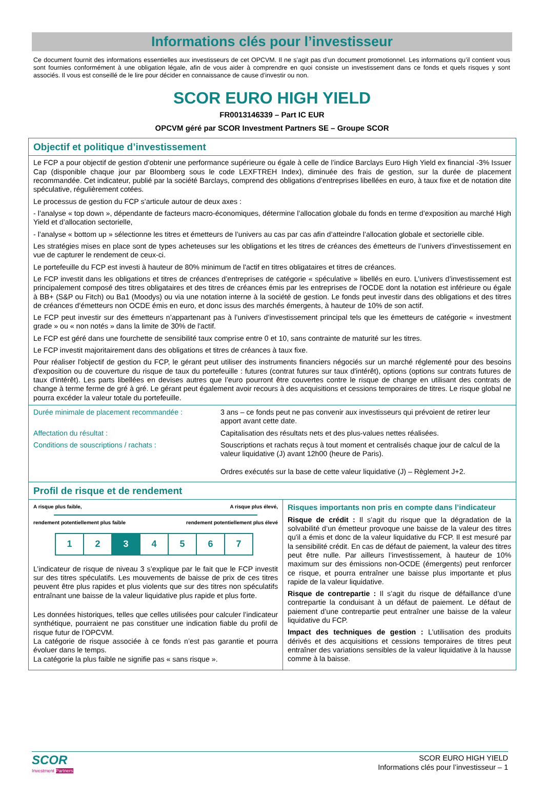Informations clés pour l’investisseur
Ce document fournit des informations essentielles aux investisseurs de cet OPCVM. Il ne s’agit pas d’un document promotionnel. Les informations qu’il contient vous sont fournies conformément à une obligation légale, afin de vous aider à comprendre en quoi consiste un investissement dans ce fonds et quels risques y sont associés. Il vous est conseillé de le lire pour décider en connaissance de cause d’investir ou non.
SCOR EURO HIGH YIELD
FR0013146339 – Part IC EUR
OPCVM géré par SCOR Investment Partners SE – Groupe SCOR
Objectif et politique d’investissement
Le FCP a pour objectif de gestion d’obtenir une performance supérieure ou égale à celle de l’indice Barclays Euro High Yield ex financial -3% Issuer Cap (disponible chaque jour par Bloomberg sous le code LEXFTREH Index), diminuée des frais de gestion, sur la durée de placement recommandée. Cet indicateur, publié par la société Barclays, comprend des obligations d’entreprises libellées en euro, à taux fixe et de notation dite spéculative, régulièrement cotées.
Le processus de gestion du FCP s’articule autour de deux axes :
- l’analyse « top down », dépendante de facteurs macro-économiques, détermine l’allocation globale du fonds en terme d’exposition au marché High Yield et d’allocation sectorielle,
- l’analyse « bottom up » sélectionne les titres et émetteurs de l’univers au cas par cas afin d’atteindre l’allocation globale et sectorielle cible.
Les stratégies mises en place sont de types acheteuses sur les obligations et les titres de créances des émetteurs de l’univers d'investissement en vue de capturer le rendement de ceux-ci.
Le portefeuille du FCP est investi à hauteur de 80% minimum de l'actif en titres obligataires et titres de créances.
Le FCP investit dans les obligations et titres de créances d’entreprises de catégorie « spéculative » libellés en euro. L’univers d’investissement est principalement composé des titres obligataires et des titres de créances émis par les entreprises de l’OCDE dont la notation est inférieure ou égale à BB+ (S&P ou Fitch) ou Ba1 (Moodys) ou via une notation interne à la société de gestion. Le fonds peut investir dans des obligations et des titres de créances d’émetteurs non OCDE émis en euro, et donc issus des marchés émergents, à hauteur de 10% de son actif.
Le FCP peut investir sur des émetteurs n’appartenant pas à l’univers d’investissement principal tels que les émetteurs de catégorie « investment grade » ou « non notés » dans la limite de 30% de l'actif.
Le FCP est géré dans une fourchette de sensibilité taux comprise entre 0 et 10, sans contrainte de maturité sur les titres.
Le FCP investit majoritairement dans des obligations et titres de créances à taux fixe.
Pour réaliser l'objectif de gestion du FCP, le gérant peut utiliser des instruments financiers négociés sur un marché réglementé pour des besoins d'exposition ou de couverture du risque de taux du portefeuille : futures (contrat futures sur taux d'intérêt), options (options sur contrats futures de taux d'intérêt). Les parts libellées en devises autres que l’euro pourront être couvertes contre le risque de change en utilisant des contrats de change à terme ferme de gré à gré. Le gérant peut également avoir recours à des acquisitions et cessions temporaires de titres. Le risque global ne pourra excéder la valeur totale du portefeuille.
| Durée minimale de placement recommandée : | 3 ans – ce fonds peut ne pas convenir aux investisseurs qui prévoient de retirer leur apport avant cette date. |
| Affectation du résultat : | Capitalisation des résultats nets et des plus-values nettes réalisées. |
| Conditions de souscriptions / rachats : | Souscriptions et rachats reçus à tout moment et centralisés chaque jour de calcul de la valeur liquidative (J) avant 12h00 (heure de Paris). Ordres exécutés sur la base de cette valeur liquidative (J) – Règlement J+2. |
Profil de risque et de rendement
A risque plus faible, A risque plus élevé,
rendement potentiellement plus faible rendement potentiellement plus élevé
| 1 | 2 | 3 | 4 | 5 | 6 | 7 |
L’indicateur de risque de niveau 3 s’explique par le fait que le FCP investit sur des titres spéculatifs. Les mouvements de baisse de prix de ces titres peuvent être plus rapides et plus violents que sur des titres non spéculatifs entraînant une baisse de la valeur liquidative plus rapide et plus forte.
Les données historiques, telles que celles utilisées pour calculer l’indicateur synthétique, pourraient ne pas constituer une indication fiable du profil de risque futur de l’OPCVM.
La catégorie de risque associée à ce fonds n’est pas garantie et pourra évoluer dans le temps.
La catégorie la plus faible ne signifie pas « sans risque ».
Risques importants non pris en compte dans l’indicateur
Risque de crédit : Il s’agit du risque que la dégradation de la solvabilité d’un émetteur provoque une baisse de la valeur des titres qu'il a émis et donc de la valeur liquidative du FCP. Il est mesuré par la sensibilité crédit. En cas de défaut de paiement, la valeur des titres peut être nulle. Par ailleurs l’investissement, à hauteur de 10% maximum sur des émissions non-OCDE (émergents) peut renforcer ce risque, et pourra entraîner une baisse plus importante et plus rapide de la valeur liquidative.
Risque de contrepartie : Il s’agit du risque de défaillance d’une contrepartie la conduisant à un défaut de paiement. Le défaut de paiement d’une contrepartie peut entraîner une baisse de la valeur liquidative du FCP.
Impact des techniques de gestion : L’utilisation des produits dérivés et des acquisitions et cessions temporaires de titres peut entraîner des variations sensibles de la valeur liquidative à la hausse comme à la baisse.
SCOR
Investment Partners
SCOR EURO HIGH YIELD
Informations clés pour l’investisseur – 1